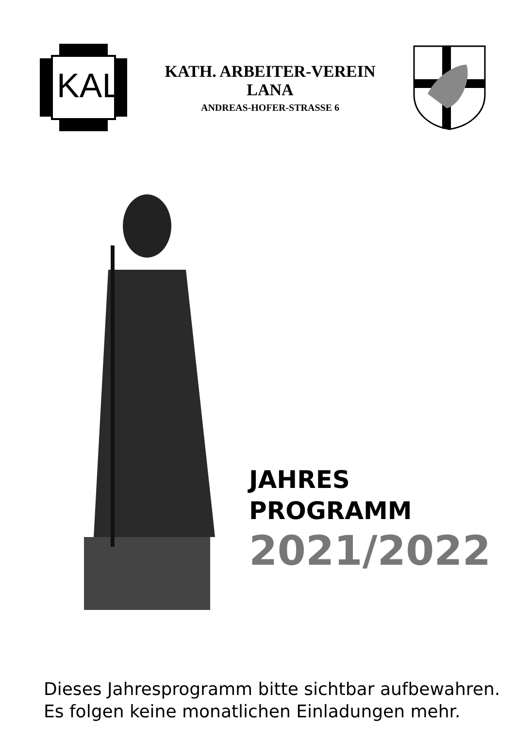KAL
KATH. ARBEITER-VEREIN
LANA
ANDREAS-HOFER-STRASSE 6
JAHRES
PROGRAMM
2021/2022
Dieses Jahresprogramm bitte sichtbar aufbewahren.
Es folgen keine monatlichen Einladungen mehr.